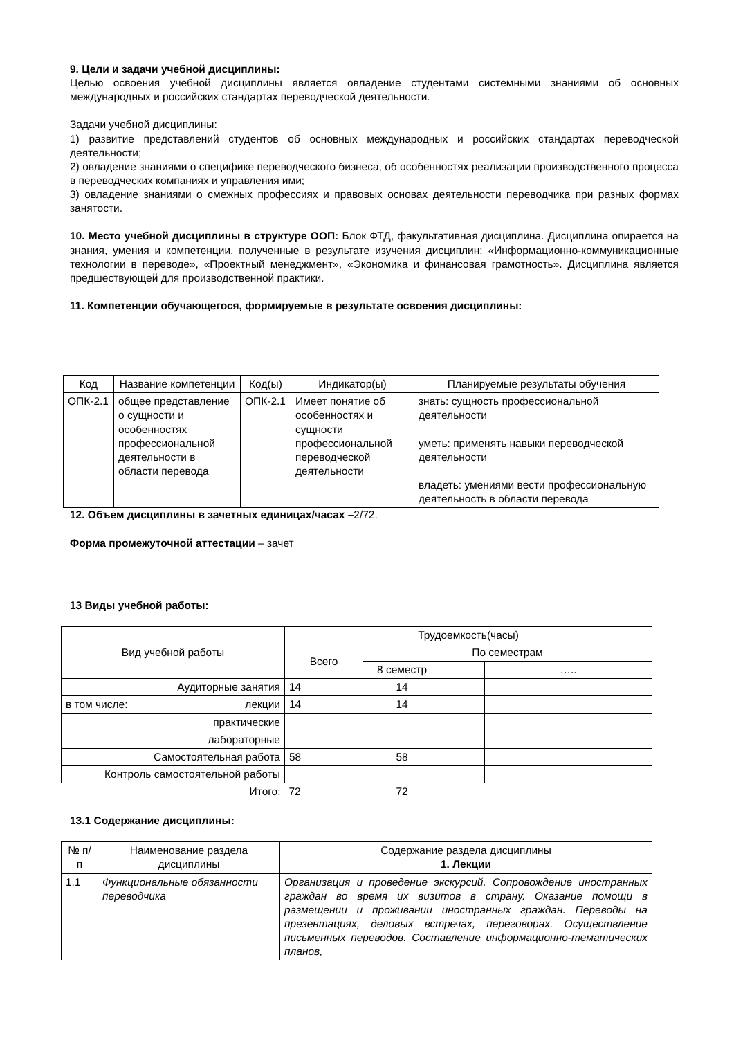9. Цели и задачи учебной дисциплины:
Целью освоения учебной дисциплины является овладение студентами системными знаниями об основных международных и российских стандартах переводческой деятельности.
Задачи учебной дисциплины:
1) развитие представлений студентов об основных международных и российских стандартах переводческой деятельности;
2) овладение знаниями о специфике переводческого бизнеса, об особенностях реализации производственного процесса в переводческих компаниях и управления ими;
3) овладение знаниями о смежных профессиях и правовых основах деятельности переводчика при разных формах занятости.
10. Место учебной дисциплины в структуре ООП: Блок ФТД, факультативная дисциплина. Дисциплина опирается на знания, умения и компетенции, полученные в результате изучения дисциплин: «Информационно-коммуникационные технологии в переводе», «Проектный менеджмент», «Экономика и финансовая грамотность». Дисциплина является предшествующей для производственной практики.
11. Компетенции обучающегося, формируемые в результате освоения дисциплины:
| Код | Название компетенции | Код(ы) | Индикатор(ы) | Планируемые результаты обучения |
| --- | --- | --- | --- | --- |
| ОПК-2.1 | общее представление о сущности и особенностях профессиональной деятельности в области перевода | ОПК-2.1 | Имеет понятие об особенностях и сущности профессиональной переводческой деятельности | знать: сущность профессиональной деятельности уметь: применять навыки переводческой деятельности владеть: умениями вести профессиональную деятельность в области перевода |
12. Объем дисциплины в зачетных единицах/часах –2/72.
Форма промежуточной аттестации – зачет
13 Виды учебной работы:
| Вид учебной работы | Трудоемкость(часы) | | | |
| --- | --- | --- | --- | --- |
| | Всего | По семестрам | | |
| | | 8 семестр | | ….. |
| Аудиторные занятия | 14 | 14 | | |
| в том числе: лекции | 14 | 14 | | |
| практические | | | | |
| лабораторные | | | | |
| Самостоятельная работа | 58 | 58 | | |
| Контроль самостоятельной работы | | | | |
| Итого: | 72 | 72 | | |
13.1 Содержание дисциплины:
| № п/п | Наименование раздела дисциплины | Содержание раздела дисциплины 1. Лекции |
| --- | --- | --- |
| 1.1 | Функциональные обязанности переводчика | Организация и проведение экскурсий. Сопровождение иностранных граждан во время их визитов в страну. Оказание помощи в размещении и проживании иностранных граждан. Переводы на презентациях, деловых встречах, переговорах. Осуществление письменных переводов. Составление информационно-тематических планов, |